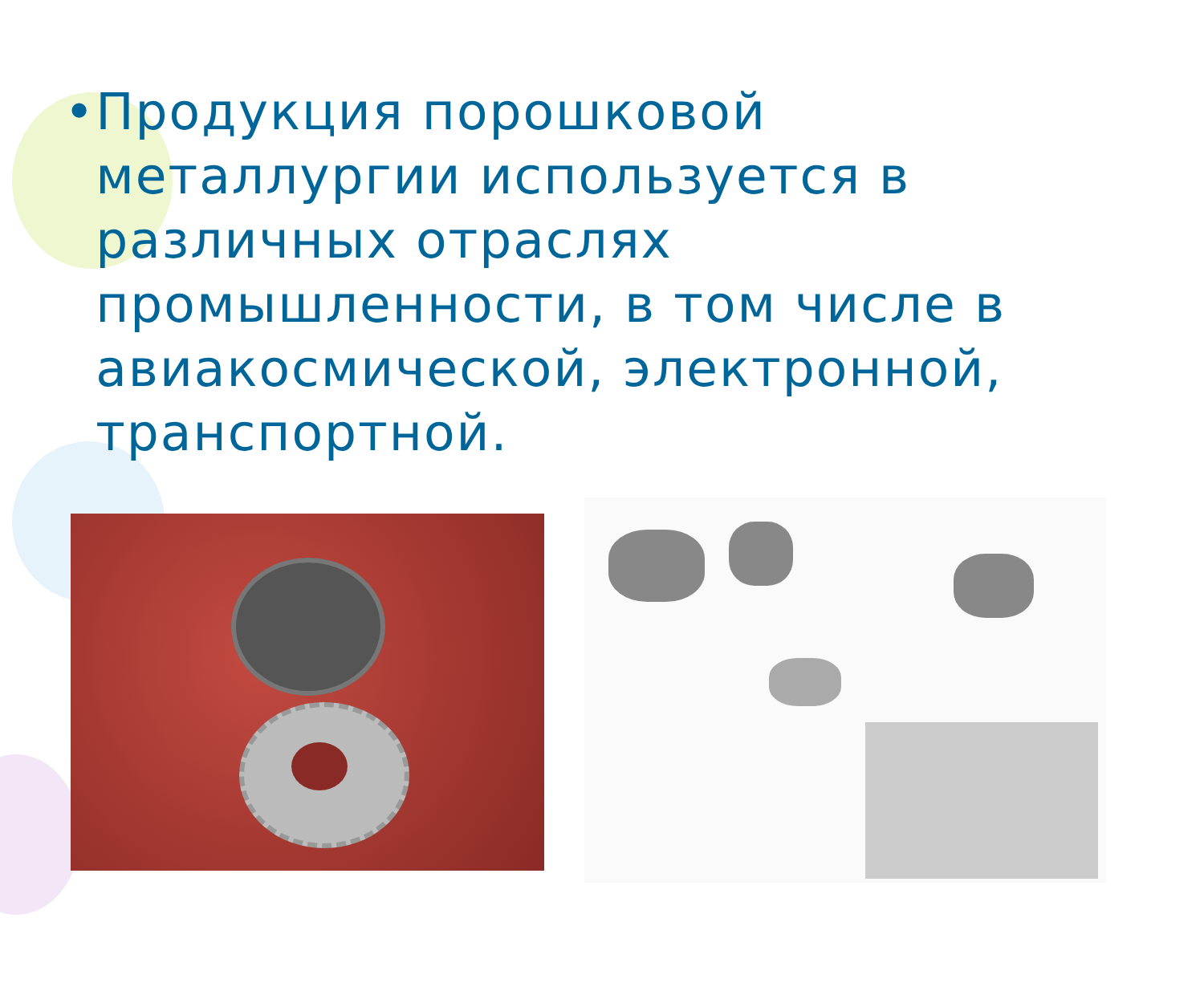• Продукция порошковой металлургии используется в различных отраслях промышленности, в том числе в авиакосмической, электронной, транспортной.